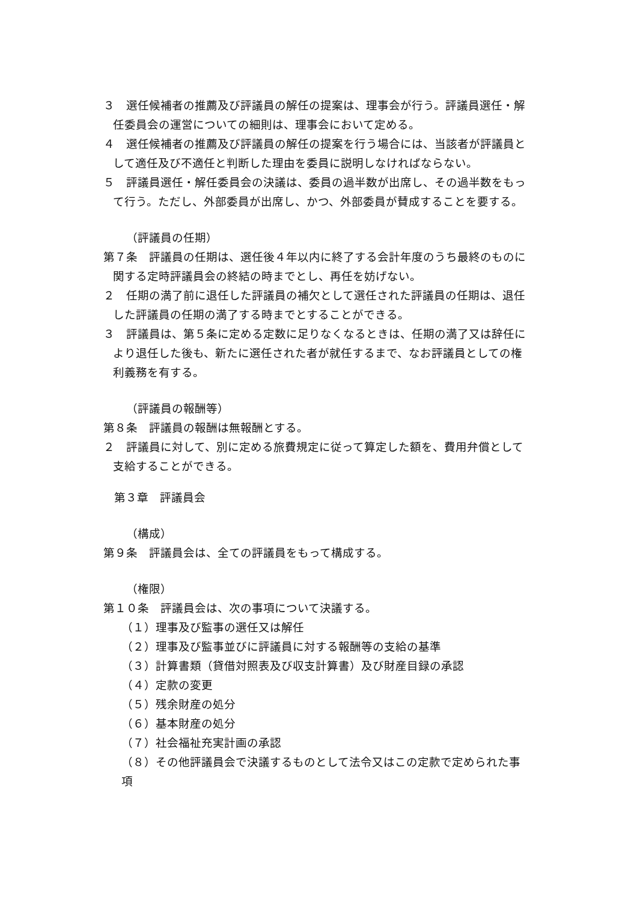３　選任候補者の推薦及び評議員の解任の提案は、理事会が行う。評議員選任・解任委員会の運営についての細則は、理事会において定める。
４　選任候補者の推薦及び評議員の解任の提案を行う場合には、当該者が評議員として適任及び不適任と判断した理由を委員に説明しなければならない。
５　評議員選任・解任委員会の決議は、委員の過半数が出席し、その過半数をもって行う。ただし、外部委員が出席し、かつ、外部委員が賛成することを要する。
（評議員の任期）
第７条　評議員の任期は、選任後４年以内に終了する会計年度のうち最終のものに関する定時評議員会の終結の時までとし、再任を妨げない。
２　任期の満了前に退任した評議員の補欠として選任された評議員の任期は、退任した評議員の任期の満了する時までとすることができる。
３　評議員は、第５条に定める定数に足りなくなるときは、任期の満了又は辞任により退任した後も、新たに選任された者が就任するまで、なお評議員としての権利義務を有する。
（評議員の報酬等）
第８条　評議員の報酬は無報酬とする。
２　評議員に対して、別に定める旅費規定に従って算定した額を、費用弁償として支給することができる。
第３章　評議員会
（構成）
第９条　評議員会は、全ての評議員をもって構成する。
（権限）
第１０条　評議員会は、次の事項について決議する。
（１）理事及び監事の選任又は解任
（２）理事及び監事並びに評議員に対する報酬等の支給の基準
（３）計算書類（貸借対照表及び収支計算書）及び財産目録の承認
（４）定款の変更
（５）残余財産の処分
（６）基本財産の処分
（７）社会福祉充実計画の承認
（８）その他評議員会で決議するものとして法令又はこの定款で定められた事項